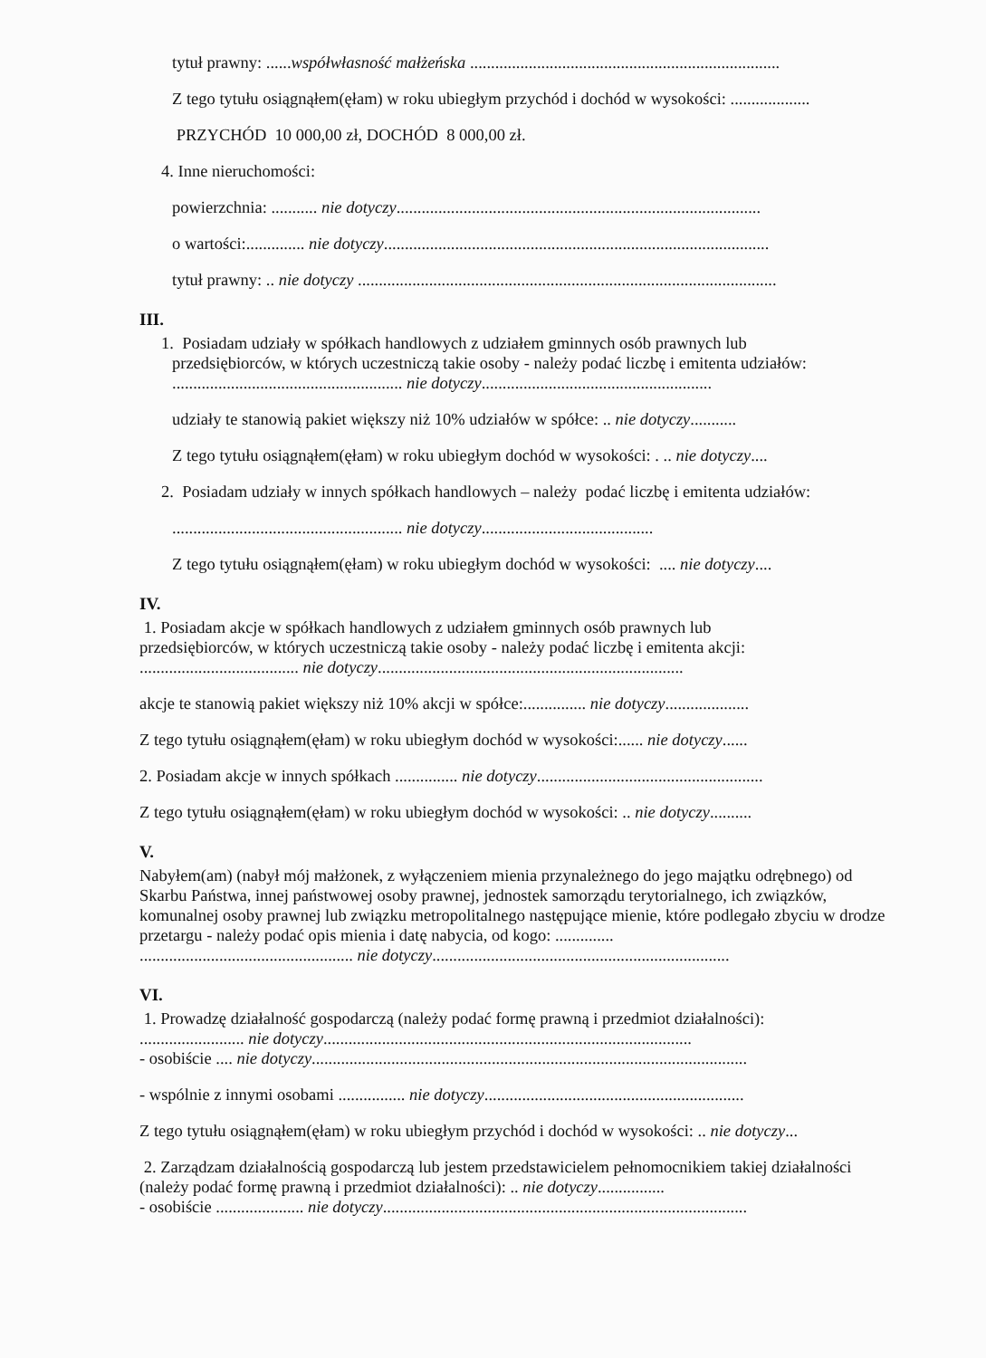tytuł prawny: ......współwłasność małżeńska ..........................................................................
Z tego tytułu osiągnąłem(ęłam) w roku ubiegłym przychód i dochód w wysokości: ...................
PRZYCHÓD 10 000,00 zł, DOCHÓD 8 000,00 zł.
4. Inne nieruchomości:
powierzchnia: ........... nie dotyczy.......................................................................................
o wartości:.............. nie dotyczy............................................................................................
tytuł prawny: .. nie dotyczy ....................................................................................................
III.
1. Posiadam udziały w spółkach handlowych z udziałem gminnych osób prawnych lub
przedsiębiorców, w których uczestniczą takie osoby - należy podać liczbę i emitenta udziałów:
....................................................... nie dotyczy.......................................................
udziały te stanowią pakiet większy niż 10% udziałów w spółce: .. nie dotyczy...........
Z tego tytułu osiągnąłem(ęłam) w roku ubiegłym dochód w wysokości: . .. nie dotyczy....
2. Posiadam udziały w innych spółkach handlowych – należy podać liczbę i emitenta udziałów:
....................................................... nie dotyczy.........................................
Z tego tytułu osiągnąłem(ęłam) w roku ubiegłym dochód w wysokości: .... nie dotyczy....
IV.
1. Posiadam akcje w spółkach handlowych z udziałem gminnych osób prawnych lub
przedsiębiorców, w których uczestniczą takie osoby - należy podać liczbę i emitenta akcji:
...................................... nie dotyczy.........................................................................
akcje te stanowią pakiet większy niż 10% akcji w spółce:............... nie dotyczy....................
Z tego tytułu osiągnąłem(ęłam) w roku ubiegłym dochód w wysokości:...... nie dotyczy......
2. Posiadam akcje w innych spółkach ............... nie dotyczy......................................................
Z tego tytułu osiągnąłem(ęłam) w roku ubiegłym dochód w wysokości: .. nie dotyczy..........
V.
Nabyłem(am) (nabył mój małżonek, z wyłączeniem mienia przynależnego do jego majątku odrębnego) od Skarbu Państwa, innej państwowej osoby prawnej, jednostek samorządu terytorialnego, ich związków, komunalnej osoby prawnej lub związku metropolitalnego następujące mienie, które podlegało zbyciu w drodze przetargu - należy podać opis mienia i datę nabycia, od kogo: ..............
................................................... nie dotyczy.......................................................................
VI.
1. Prowadzę działalność gospodarczą (należy podać formę prawną i przedmiot działalności):
......................... nie dotyczy........................................................................................
- osobiście .... nie dotyczy........................................................................................................
- wspólnie z innymi osobami ................ nie dotyczy..............................................................
Z tego tytułu osiągnąłem(ęłam) w roku ubiegłym przychód i dochód w wysokości: .. nie dotyczy...
2. Zarządzam działalnością gospodarczą lub jestem przedstawicielem pełnomocnikiem takiej działalności (należy podać formę prawną i przedmiot działalności): .. nie dotyczy................
- osobiście ..................... nie dotyczy.......................................................................................